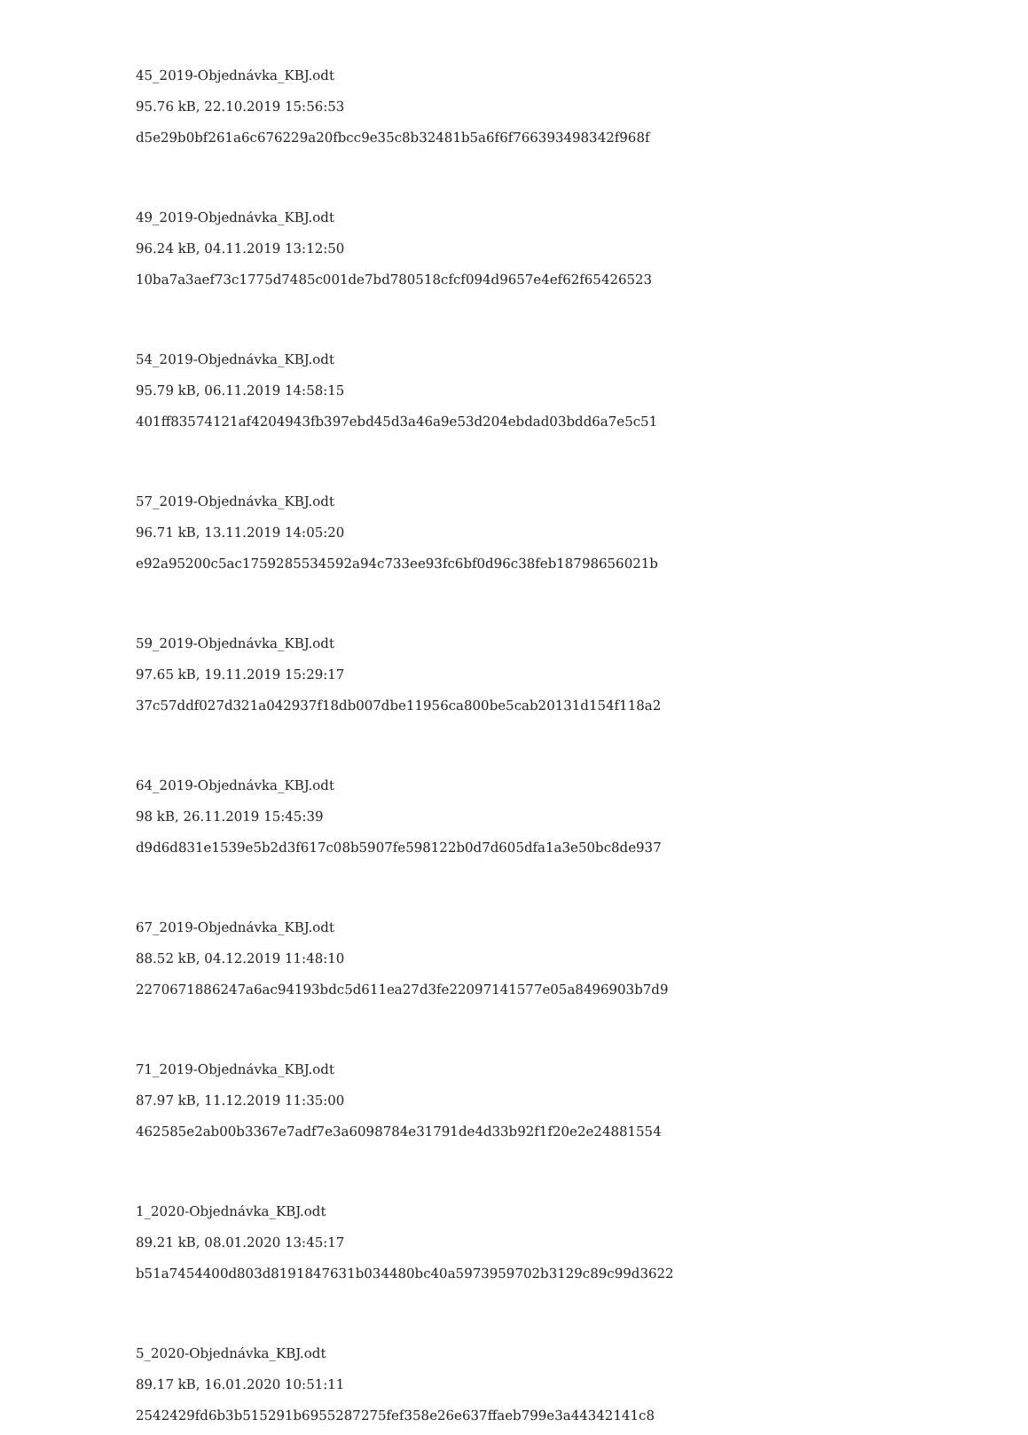45_2019-Objednávka_KBJ.odt
95.76 kB, 22.10.2019 15:56:53
d5e29b0bf261a6c676229a20fbcc9e35c8b32481b5a6f6f766393498342f968f
49_2019-Objednávka_KBJ.odt
96.24 kB, 04.11.2019 13:12:50
10ba7a3aef73c1775d7485c001de7bd780518cfcf094d9657e4ef62f65426523
54_2019-Objednávka_KBJ.odt
95.79 kB, 06.11.2019 14:58:15
401ff83574121af4204943fb397ebd45d3a46a9e53d204ebdad03bdd6a7e5c51
57_2019-Objednávka_KBJ.odt
96.71 kB, 13.11.2019 14:05:20
e92a95200c5ac1759285534592a94c733ee93fc6bf0d96c38feb18798656021b
59_2019-Objednávka_KBJ.odt
97.65 kB, 19.11.2019 15:29:17
37c57ddf027d321a042937f18db007dbe11956ca800be5cab20131d154f118a2
64_2019-Objednávka_KBJ.odt
98 kB, 26.11.2019 15:45:39
d9d6d831e1539e5b2d3f617c08b5907fe598122b0d7d605dfa1a3e50bc8de937
67_2019-Objednávka_KBJ.odt
88.52 kB, 04.12.2019 11:48:10
2270671886247a6ac94193bdc5d611ea27d3fe22097141577e05a8496903b7d9
71_2019-Objednávka_KBJ.odt
87.97 kB, 11.12.2019 11:35:00
462585e2ab00b3367e7adf7e3a6098784e31791de4d33b92f1f20e2e24881554
1_2020-Objednávka_KBJ.odt
89.21 kB, 08.01.2020 13:45:17
b51a7454400d803d8191847631b034480bc40a5973959702b3129c89c99d3622
5_2020-Objednávka_KBJ.odt
89.17 kB, 16.01.2020 10:51:11
2542429fd6b3b515291b6955287275fef358e26e637ffaeb799e3a44342141c8